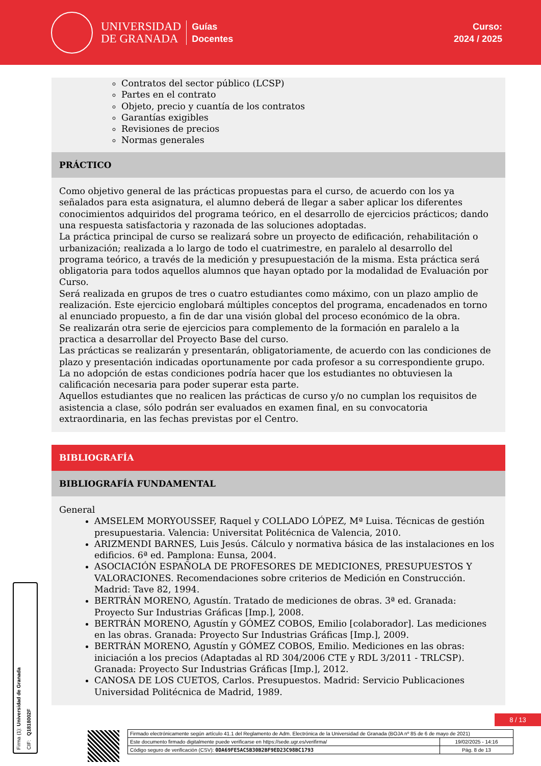UNIVERSIDAD
DE GRANADA
Guías
Docentes
Curso:
2024 / 2025
Contratos del sector público (LCSP)
Partes en el contrato
Objeto, precio y cuantía de los contratos
Garantías exigibles
Revisiones de precios
Normas generales
PRÁCTICO
Como objetivo general de las prácticas propuestas para el curso, de acuerdo con los ya señalados para esta asignatura, el alumno deberá de llegar a saber aplicar los diferentes conocimientos adquiridos del programa teórico, en el desarrollo de ejercicios prácticos; dando una respuesta satisfactoria y razonada de las soluciones adoptadas.
La práctica principal de curso se realizará sobre un proyecto de edificación, rehabilitación o urbanización; realizada a lo largo de todo el cuatrimestre, en paralelo al desarrollo del programa teórico, a través de la medición y presupuestación de la misma. Esta práctica será obligatoria para todos aquellos alumnos que hayan optado por la modalidad de Evaluación por Curso.
Será realizada en grupos de tres o cuatro estudiantes como máximo, con un plazo amplio de realización. Este ejercicio englobará múltiples conceptos del programa, encadenados en torno al enunciado propuesto, a fin de dar una visión global del proceso económico de la obra.
Se realizarán otra serie de ejercicios para complemento de la formación en paralelo a la practica a desarrollar del Proyecto Base del curso.
Las prácticas se realizarán y presentarán, obligatoriamente, de acuerdo con las condiciones de plazo y presentación indicadas oportunamente por cada profesor a su correspondiente grupo. La no adopción de estas condiciones podría hacer que los estudiantes no obtuviesen la calificación necesaria para poder superar esta parte.
Aquellos estudiantes que no realicen las prácticas de curso y/o no cumplan los requisitos de asistencia a clase, sólo podrán ser evaluados en examen final, en su convocatoria extraordinaria, en las fechas previstas por el Centro.
BIBLIOGRAFÍA
BIBLIOGRAFÍA FUNDAMENTAL
General
AMSELEM MORYOUSSEF, Raquel y COLLADO LÓPEZ, Mª Luisa. Técnicas de gestión presupuestaria. Valencia: Universitat Politécnica de Valencia, 2010.
ARIZMENDI BARNES, Luis Jesús. Cálculo y normativa básica de las instalaciones en los edificios. 6ª ed. Pamplona: Eunsa, 2004.
ASOCIACIÓN ESPAÑOLA DE PROFESORES DE MEDICIONES, PRESUPUESTOS Y VALORACIONES. Recomendaciones sobre criterios de Medición en Construcción. Madrid: Tave 82, 1994.
BERTRÁN MORENO, Agustín. Tratado de mediciones de obras. 3ª ed. Granada: Proyecto Sur Industrias Gráficas [Imp.], 2008.
BERTRÁN MORENO, Agustín y GÓMEZ COBOS, Emilio [colaborador]. Las mediciones en las obras. Granada: Proyecto Sur Industrias Gráficas [Imp.], 2009.
BERTRÁN MORENO, Agustín y GÓMEZ COBOS, Emilio. Mediciones en las obras: iniciación a los precios (Adaptadas al RD 304/2006 CTE y RDL 3/2011 - TRLCSP). Granada: Proyecto Sur Industrias Gráficas [Imp.], 2012.
CANOSA DE LOS CUETOS, Carlos. Presupuestos. Madrid: Servicio Publicaciones Universidad Politécnica de Madrid, 1989.
Firma (1): Universidad de Granada
CIF: Q1818002F
8 / 13
| Firmado electrónicamente según artículo 41.1 del Reglamento de Adm. Electrónica de la Universidad de Granada (BOJA nº 85 de 6 de mayo de 2021) | |
| Este documento firmado digitalmente puede verificarse en https://sede.ugr.es/verifirma/ | 19/02/2025 - 14:16 |
| Código seguro de verificación (CSV): 0DA69FE5AC5B30B2BF9ED23C98BC1793 | Pág. 8 de 13 |